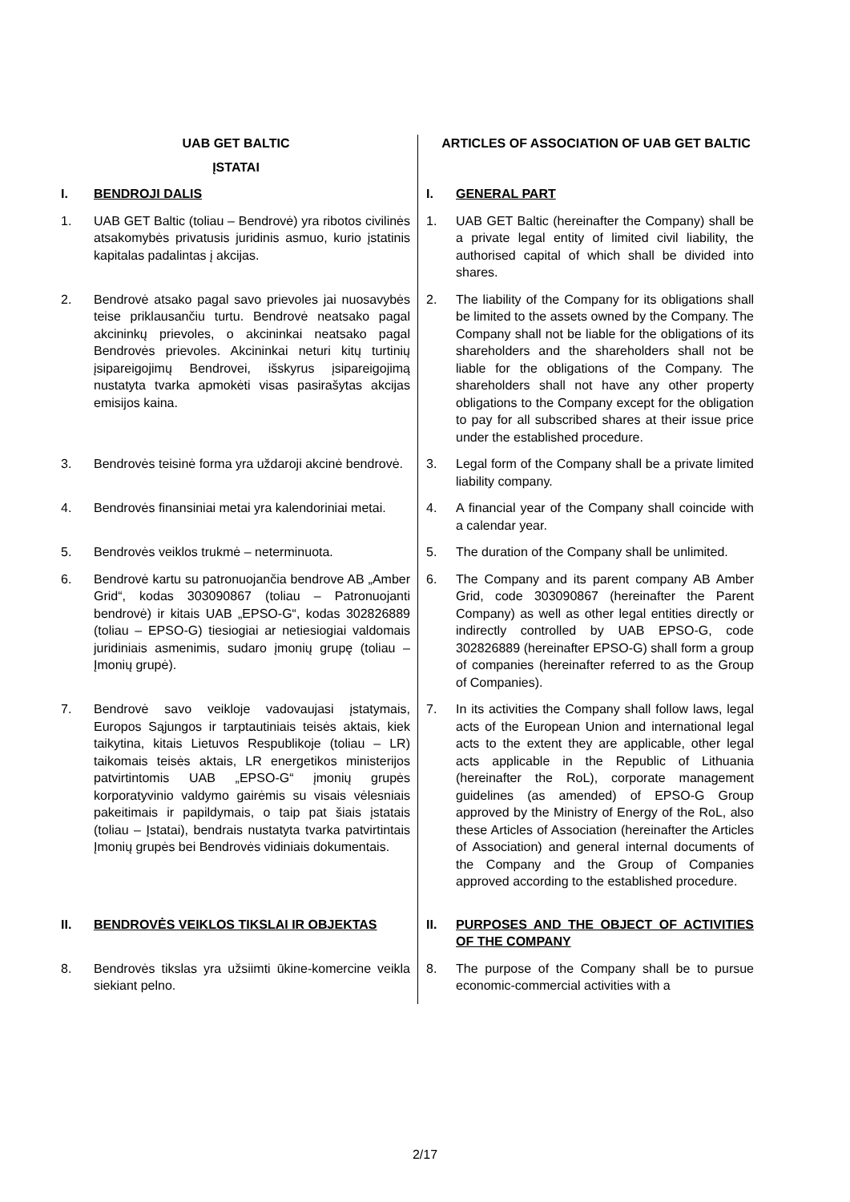| UAB GET BALTIC ĮSTATAI | ARTICLES OF ASSOCIATION OF UAB GET BALTIC |
| I. BENDROJI DALIS | I. GENERAL PART |
| 1. UAB GET Baltic (toliau – Bendrovė) yra ribotos civilinės atsakomybės privatusis juridinis asmuo, kurio įstatinis kapitalas padalintas į akcijas. | 1. UAB GET Baltic (hereinafter the Company) shall be a private legal entity of limited civil liability, the authorised capital of which shall be divided into shares. |
| 2. Bendrovė atsako pagal savo prievoles jai nuosavybės teise priklausančiu turtu. Bendrovė neatsako pagal akcininkų prievoles, o akcininkai neatsako pagal Bendrovės prievoles. Akcininkai neturi kitų turtinių įsipareigojimų Bendrovei, išskyrus įsipareigojimą nustatyta tvarka apmokėti visas pasirašytas akcijas emisijos kaina. | 2. The liability of the Company for its obligations shall be limited to the assets owned by the Company. The Company shall not be liable for the obligations of its shareholders and the shareholders shall not be liable for the obligations of the Company. The shareholders shall not have any other property obligations to the Company except for the obligation to pay for all subscribed shares at their issue price under the established procedure. |
| 3. Bendrovės teisinė forma yra uždaroji akcinė bendrovė. | 3. Legal form of the Company shall be a private limited liability company. |
| 4. Bendrovės finansiniai metai yra kalendoriniai metai. | 4. A financial year of the Company shall coincide with a calendar year. |
| 5. Bendrovės veiklos trukmė – neterminuota. | 5. The duration of the Company shall be unlimited. |
| 6. Bendrovė kartu su patronuojančia bendrove AB „Amber Grid“, kodas 303090867 (toliau – Patronuojanti bendrovė) ir kitais UAB „EPSO-G“, kodas 302826889 (toliau – EPSO-G) tiesiogiai ar netiesiogiai valdomais juridiniais asmenimis, sudaro įmonių grupę (toliau – Įmonių grupė). | 6. The Company and its parent company AB Amber Grid, code 303090867 (hereinafter the Parent Company) as well as other legal entities directly or indirectly controlled by UAB EPSO-G, code 302826889 (hereinafter EPSO-G) shall form a group of companies (hereinafter referred to as the Group of Companies). |
| 7. Bendrovė savo veikloje vadovaujasi įstatymais, Europos Sąjungos ir tarptautiniais teisės aktais, kiek taikytina, kitais Lietuvos Respublikoje (toliau – LR) taikomais teisės aktais, LR energetikos ministerijos patvirtintomis UAB „EPSO-G“ įmonių grupės korporatyvinio valdymo gairėmis su visais vėlesniais pakeitimais ir papildymais, o taip pat šiais įstatais (toliau – Įstatai), bendrais nustatyta tvarka patvirtintais Įmonių grupės bei Bendrovės vidiniais dokumentais. | 7. In its activities the Company shall follow laws, legal acts of the European Union and international legal acts to the extent they are applicable, other legal acts applicable in the Republic of Lithuania (hereinafter the RoL), corporate management guidelines (as amended) of EPSO-G Group approved by the Ministry of Energy of the RoL, also these Articles of Association (hereinafter the Articles of Association) and general internal documents of the Company and the Group of Companies approved according to the established procedure. |
| II. BENDROVĖS VEIKLOS TIKSLAI IR OBJEKTAS | II. PURPOSES AND THE OBJECT OF ACTIVITIES OF THE COMPANY |
| 8. Bendrovės tikslas yra užsiimti ūkine-komercine veikla siekiant pelno. | 8. The purpose of the Company shall be to pursue economic-commercial activities with a |
2/17